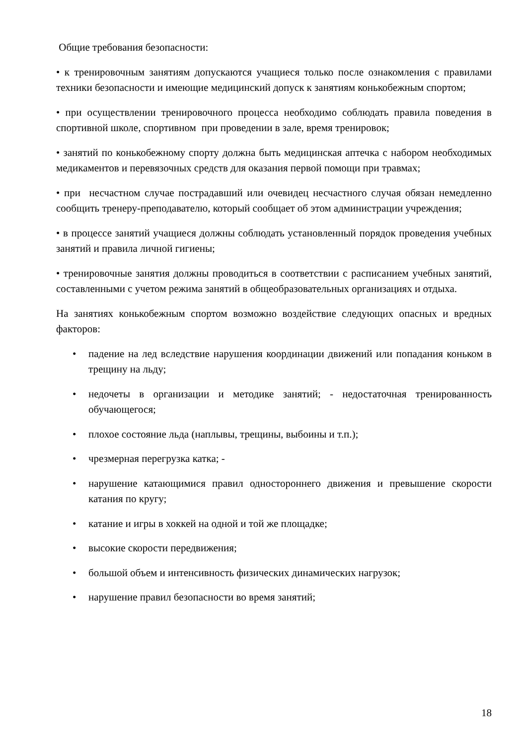Общие требования безопасности:
• к тренировочным занятиям допускаются учащиеся только после ознакомления с правилами техники безопасности и имеющие медицинский допуск к занятиям конькобежным спортом;
• при осуществлении тренировочного процесса необходимо соблюдать правила поведения в спортивной школе, спортивном при проведении в зале, время тренировок;
• занятий по конькобежному спорту должна быть медицинская аптечка с набором необходимых медикаментов и перевязочных средств для оказания первой помощи при травмах;
• при несчастном случае пострадавший или очевидец несчастного случая обязан немедленно сообщить тренеру-преподавателю, который сообщает об этом администрации учреждения;
• в процессе занятий учащиеся должны соблюдать установленный порядок проведения учебных занятий и правила личной гигиены;
• тренировочные занятия должны проводиться в соответствии с расписанием учебных занятий, составленными с учетом режима занятий в общеобразовательных организациях и отдыха.
На занятиях конькобежным спортом возможно воздействие следующих опасных и вредных факторов:
• падение на лед вследствие нарушения координации движений или попадания коньком в трещину на льду;
• недочеты в организации и методике занятий; - недостаточная тренированность обучающегося;
• плохое состояние льда (наплывы, трещины, выбоины и т.п.);
• чрезмерная перегрузка катка; -
• нарушение катающимися правил одностороннего движения и превышение скорости катания по кругу;
• катание и игры в хоккей на одной и той же площадке;
• высокие скорости передвижения;
• большой объем и интенсивность физических динамических нагрузок;
• нарушение правил безопасности во время занятий;
18